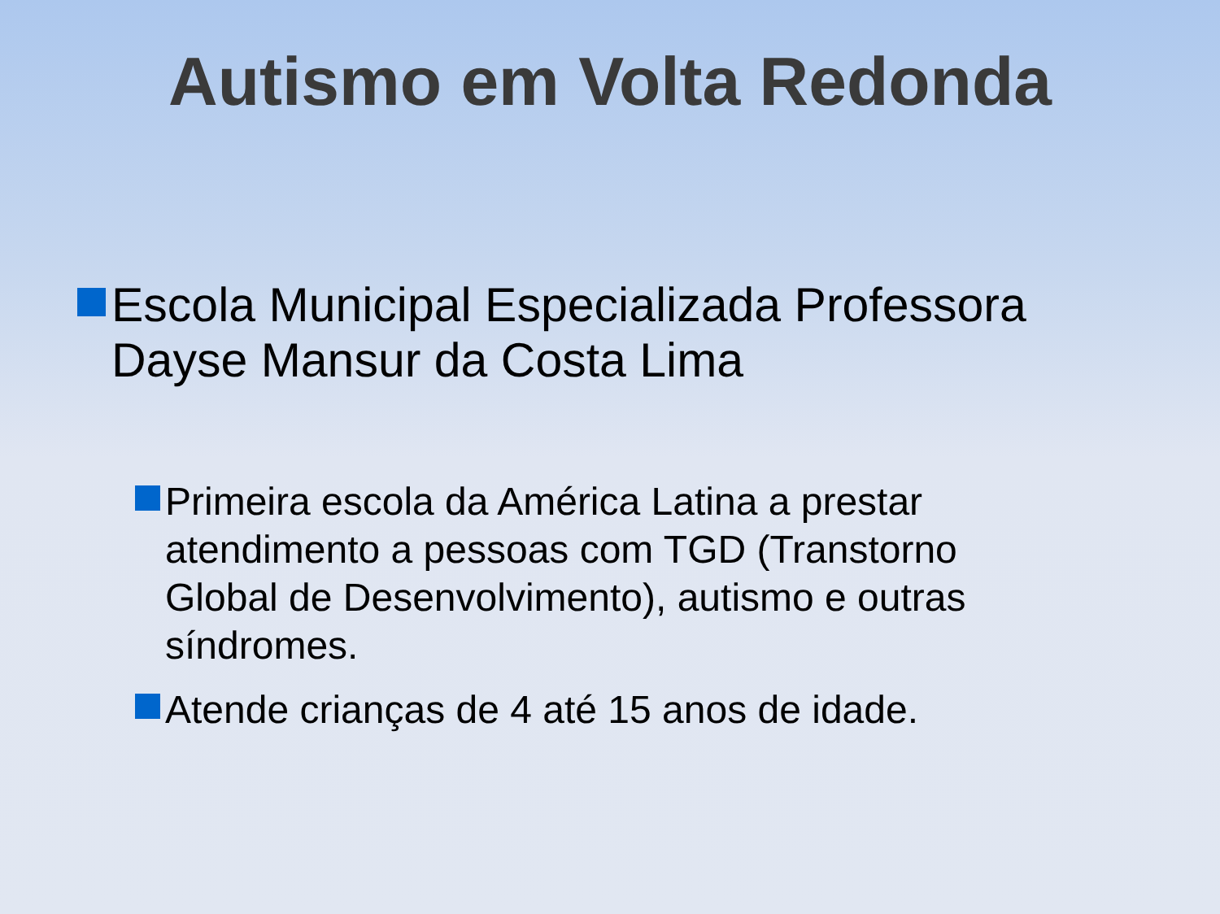Autismo em Volta Redonda
Escola Municipal Especializada Professora Dayse Mansur da Costa Lima
Primeira escola da América Latina a prestar atendimento a pessoas com TGD (Transtorno Global de Desenvolvimento), autismo e outras síndromes.
Atende crianças de 4 até 15 anos de idade.